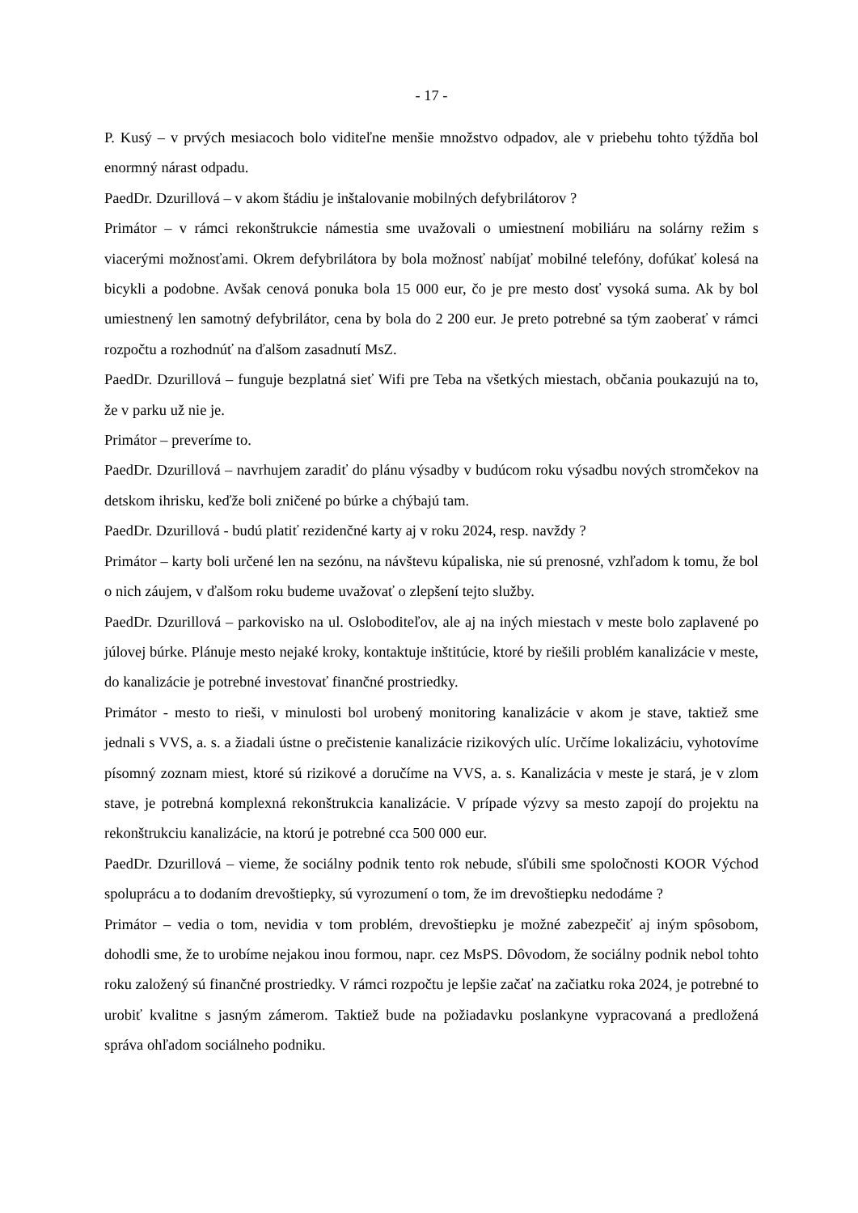- 17 -
P. Kusý – v prvých mesiacoch bolo viditeľne menšie množstvo odpadov, ale v priebehu tohto týždňa bol enormný nárast odpadu.
PaedDr. Dzurillová – v akom štádiu je inštalovanie mobilných defybrilátorov ?
Primátor – v rámci rekonštrukcie námestia sme uvažovali o umiestnení mobiliáru na solárny režim s viacerými možnosťami. Okrem defybrilátora by bola možnosť nabíjať mobilné telefóny, dofúkať kolesá na bicykli a podobne. Avšak cenová ponuka bola 15 000 eur, čo je pre mesto dosť vysoká suma. Ak by bol umiestnený len samotný defybrilátor, cena by bola do 2 200 eur. Je preto potrebné sa tým zaoberať v rámci rozpočtu a rozhodnúť na ďalšom zasadnutí MsZ.
PaedDr. Dzurillová – funguje bezplatná sieť Wifi pre Teba na všetkých miestach, občania poukazujú na to, že v parku už nie je.
Primátor – preveríme to.
PaedDr. Dzurillová – navrhujem zaradiť do plánu výsadby v budúcom roku výsadbu nových stromčekov na detskom ihrisku, keďže boli zničené po búrke a chýbajú tam.
PaedDr. Dzurillová - budú platiť rezidenčné karty aj v roku 2024, resp. navždy ?
Primátor – karty boli určené len na sezónu, na návštevu kúpaliska, nie sú prenosné, vzhľadom k tomu, že bol o nich záujem, v ďalšom roku budeme uvažovať o zlepšení tejto služby.
PaedDr. Dzurillová – parkovisko na ul. Osloboditeľov, ale aj na iných miestach v meste bolo zaplavené po júlovej búrke. Plánuje mesto nejaké kroky, kontaktuje inštitúcie, ktoré by riešili problém kanalizácie v meste, do kanalizácie je potrebné investovať finančné prostriedky.
Primátor - mesto to rieši, v minulosti bol urobený monitoring kanalizácie v akom je stave, taktiež sme jednali s VVS, a. s. a žiadali ústne o prečistenie kanalizácie rizikových ulíc. Určíme lokalizáciu, vyhotovíme písomný zoznam miest, ktoré sú rizikové a doručíme na VVS, a. s. Kanalizácia v meste je stará, je v zlom stave, je potrebná komplexná rekonštrukcia kanalizácie. V prípade výzvy sa mesto zapojí do projektu na rekonštrukciu kanalizácie, na ktorú je potrebné cca 500 000 eur.
PaedDr. Dzurillová – vieme, že sociálny podnik tento rok nebude, sľúbili sme spoločnosti KOOR Východ spoluprácu a to dodaním drevoštiepky, sú vyrozumení o tom, že im drevoštiepku nedodáme ?
Primátor – vedia o tom, nevidia v tom problém, drevoštiepku je možné zabezpečiť aj iným spôsobom, dohodli sme, že to urobíme nejakou inou formou, napr. cez MsPS. Dôvodom, že sociálny podnik nebol tohto roku založený sú finančné prostriedky. V rámci rozpočtu je lepšie začať na začiatku roka 2024, je potrebné to urobiť kvalitne s jasným zámerom. Taktiež bude na požiadavku poslankyne vypracovaná a predložená správa ohľadom sociálneho podniku.